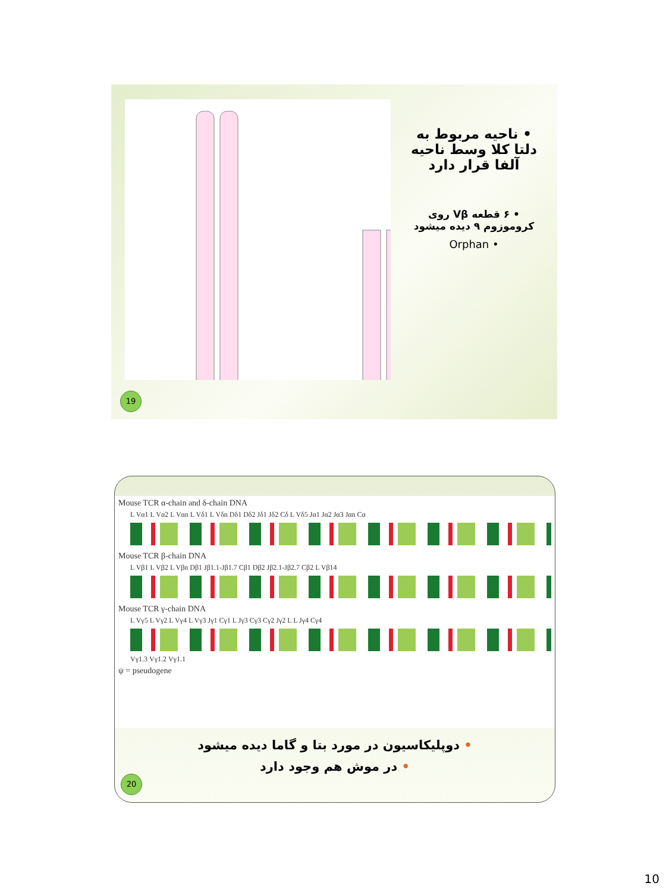• ناحیه مربوط به دلتا کلا وسط ناحیه آلفا قرار دارد
• ۶ قطعه Vβ روی کروموزوم ۹ دیده میشود
• Orphan
19
Mouse TCR α-chain and δ-chain DNA
L Vα1 L Vα2 L Vαn L Vδ1 L Vδn Dδ1 Dδ2 Jδ1 Jδ2 Cδ L Vδ5 Jα1 Jα2 Jα3 Jαn Cα
Mouse TCR β-chain DNA
L Vβ1 L Vβ2 L Vβn Dβ1 Jβ1.1-Jβ1.7 Cβ1 Dβ2 Jβ2.1-Jβ2.7 Cβ2 L Vβ14
Mouse TCR γ-chain DNA
L Vγ5 L Vγ2 L Vγ4 L Vγ3 Jγ1 Cγ1 L Jγ3 Cγ3 Cγ2 Jγ2 L L Jγ4 Cγ4
Vγ1.3 Vγ1.2 Vγ1.1
ψ = pseudogene
• دوپلیکاسیون در مورد بتا و گاما دیده میشود
• در موش هم وجود دارد
20
10